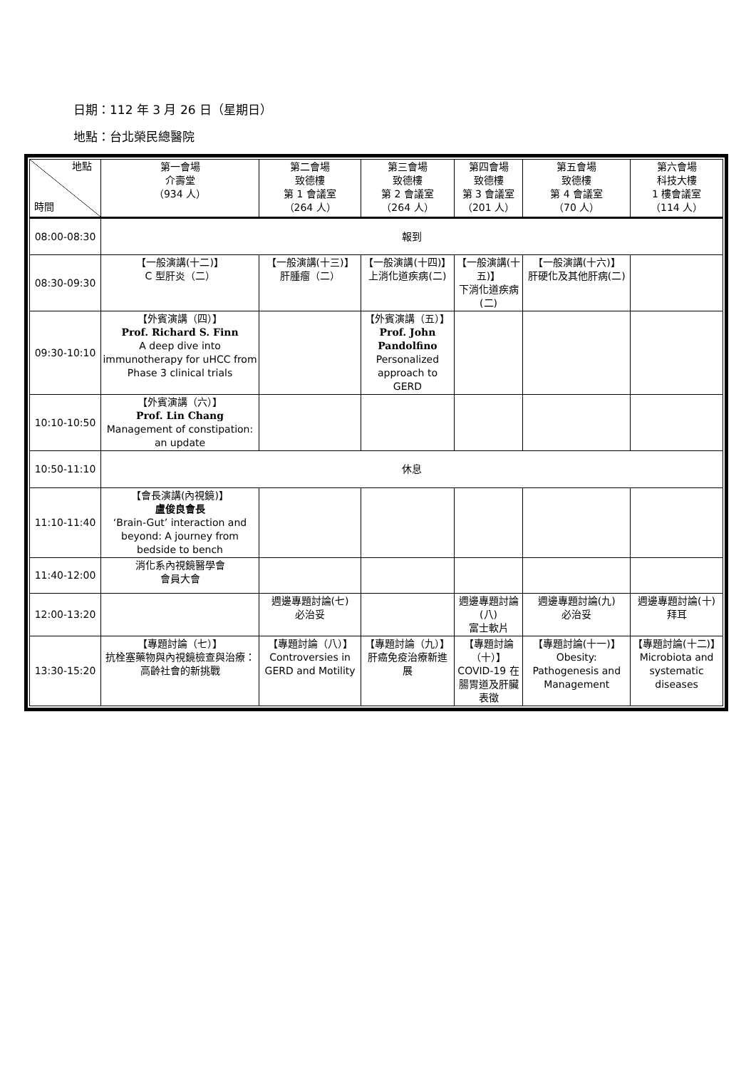日期：112 年 3 月 26 日（星期日）
地點：台北榮民總醫院
| 地點 時間 | 第一會場 介壽堂 （934 人） | 第二會場 致德樓 第 1 會議室 （264 人） | 第三會場 致德樓 第 2 會議室 （264 人） | 第四會場 致德樓 第 3 會議室 （201 人） | 第五會場 致德樓 第 4 會議室 （70 人） | 第六會場 科技大樓 1 樓會議室 （114 人） |
| --- | --- | --- | --- | --- | --- | --- |
| 08:00-08:30 | 報到 | | | | | |
| 08:30-09:30 | 【一般演講(十二)】 C 型肝炎（二） | 【一般演講(十三)】 肝腫瘤（二） | 【一般演講(十四)】 上消化道疾病(二) | 【一般演講(十五)】 下消化道疾病(二) | 【一般演講(十六)】 肝硬化及其他肝病(二) | |
| 09:30-10:10 | 【外賓演講（四）】 Prof. Richard S. Finn A deep dive into immunotherapy for uHCC from Phase 3 clinical trials | | 【外賓演講（五）】 Prof. John Pandolfino Personalized approach to GERD | | | |
| 10:10-10:50 | 【外賓演講（六）】 Prof. Lin Chang Management of constipation: an update | | | | | |
| 10:50-11:10 | 休息 | | | | | |
| 11:10-11:40 | 【會長演講(內視鏡)】 盧俊良會長 ‘Brain-Gut’ interaction and beyond: A journey from bedside to bench | | | | | |
| 11:40-12:00 | 消化系內視鏡醫學會 會員大會 | | | | | |
| 12:00-13:20 | | 週邊專題討論(七) 必治妥 | | 週邊專題討論(八) 富士軟片 | 週邊專題討論(九) 必治妥 | 週邊專題討論(十) 拜耳 |
| 13:30-15:20 | 【專題討論（七）】 抗栓塞藥物與內視鏡檢查與治療：高齡社會的新挑戰 | 【專題討論（八）】 Controversies in GERD and Motility | 【專題討論（九）】 肝癌免疫治療新進展 | 【專題討論（十）】 COVID-19 在腸胃道及肝臟表徵 | 【專題討論(十一)】 Obesity: Pathogenesis and Management | 【專題討論(十二)】 Microbiota and systematic diseases |